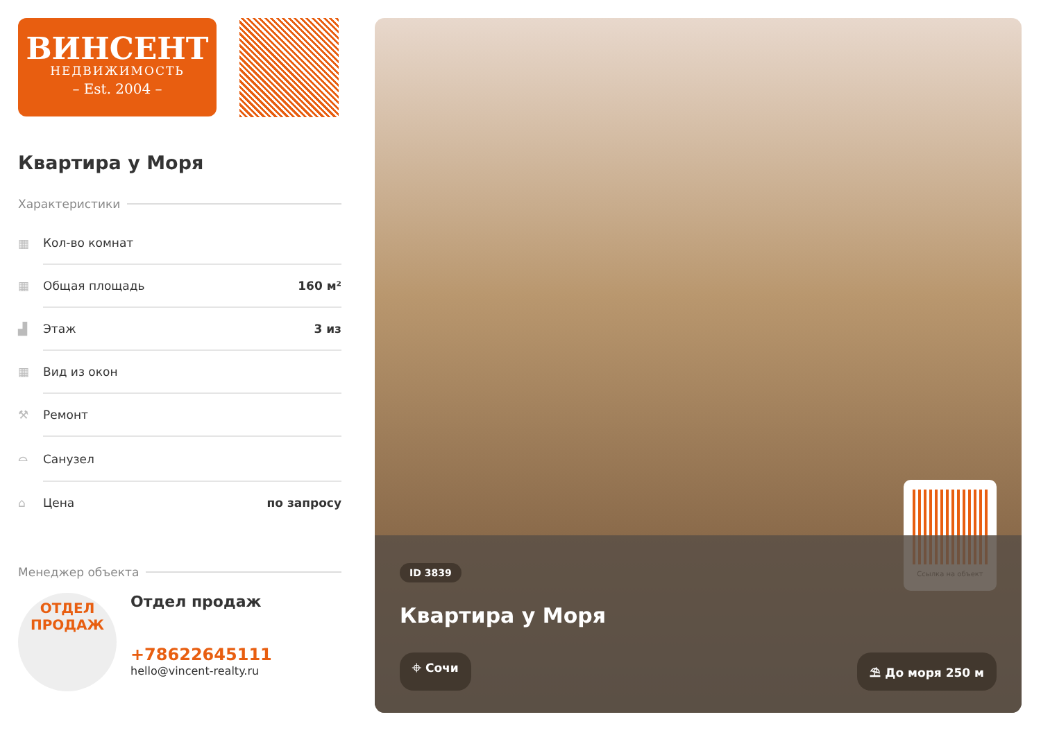ВИНСЕНТ
НЕДВИЖИМОСТЬ
– Est. 2004 –
Квартира у Моря
Характеристики
| ▦ | Кол-во комнат | |
| ▦ | Общая площадь | 160 м² |
| ▟ | Этаж | 3 из |
| ▦ | Вид из окон | |
| ⚒ | Ремонт | |
| ⌓ | Санузел | |
| ⌂ | Цена | по запросу |
Менеджер объекта
ОТДЕЛ
ПРОДАЖ
Отдел продаж
+78622645111
hello@vincent-realty.ru
Ссылка на объект
ID 3839
Квартира у Моря
⌖ Сочи ⛱ До моря 250 м